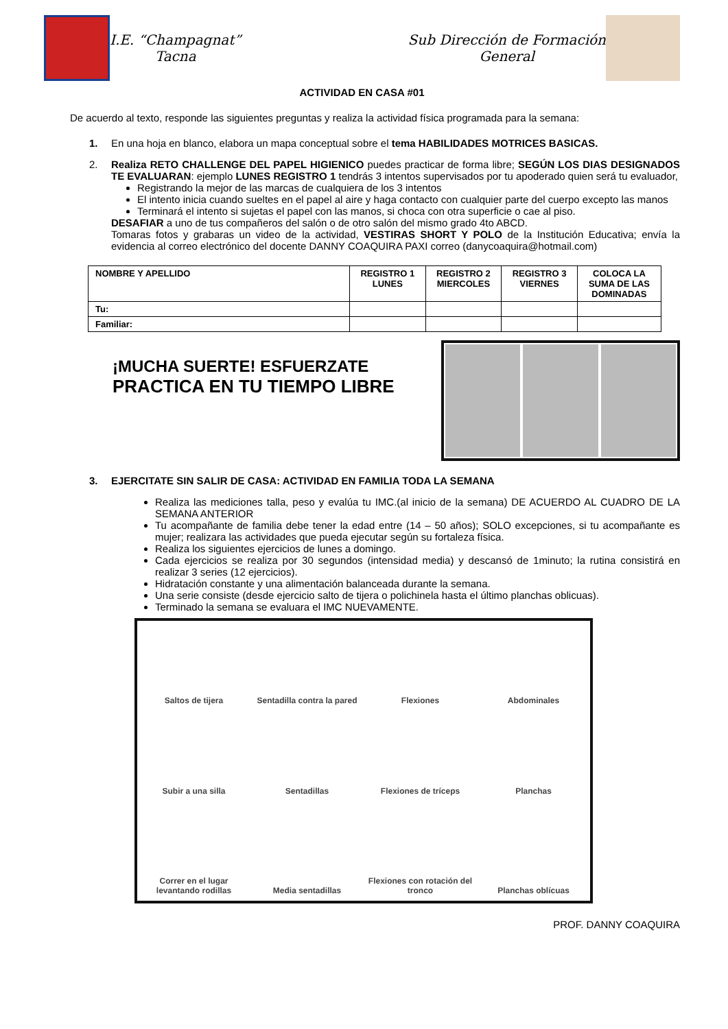I.E. “Champagnat”
Tacna
Sub Dirección de Formación
General
ACTIVIDAD EN CASA #01
De acuerdo al texto, responde las siguientes preguntas y realiza la actividad física programada para la semana:
1. En una hoja en blanco, elabora un mapa conceptual sobre el tema HABILIDADES MOTRICES BASICAS.
2. Realiza RETO CHALLENGE DEL PAPEL HIGIENICO puedes practicar de forma libre; SEGÚN LOS DIAS DESIGNADOS TE EVALUARAN: ejemplo LUNES REGISTRO 1 tendrás 3 intentos supervisados por tu apoderado quien será tu evaluador,
Registrando la mejor de las marcas de cualquiera de los 3 intentos
El intento inicia cuando sueltes en el papel al aire y haga contacto con cualquier parte del cuerpo excepto las manos
Terminará el intento si sujetas el papel con las manos, si choca con otra superficie o cae al piso.
DESAFIAR a uno de tus compañeros del salón o de otro salón del mismo grado 4to ABCD.
Tomaras fotos y grabaras un video de la actividad, VESTIRAS SHORT Y POLO de la Institución Educativa; envía la evidencia al correo electrónico del docente DANNY COAQUIRA PAXI correo (danycoaquira@hotmail.com)
| NOMBRE Y APELLIDO | REGISTRO 1 LUNES | REGISTRO 2 MIERCOLES | REGISTRO 3 VIERNES | COLOCA LA SUMA DE LAS DOMINADAS |
| --- | --- | --- | --- | --- |
| Tu: | | | | |
| Familiar: | | | | |
¡MUCHA SUERTE! ESFUERZATE
PRACTICA EN TU TIEMPO LIBRE
3. EJERCITATE SIN SALIR DE CASA: ACTIVIDAD EN FAMILIA TODA LA SEMANA
Realiza las mediciones talla, peso y evalúa tu IMC.(al inicio de la semana) DE ACUERDO AL CUADRO DE LA SEMANA ANTERIOR
Tu acompañante de familia debe tener la edad entre (14 – 50 años); SOLO excepciones, si tu acompañante es mujer; realizara las actividades que pueda ejecutar según su fortaleza física.
Realiza los siguientes ejercicios de lunes a domingo.
Cada ejercicios se realiza por 30 segundos (intensidad media) y descansó de 1minuto; la rutina consistirá en realizar 3 series (12 ejercicios).
Hidratación constante y una alimentación balanceada durante la semana.
Una serie consiste (desde ejercicio salto de tijera o polichinela hasta el último planchas oblicuas).
Terminado la semana se evaluara el IMC NUEVAMENTE.
Saltos de tijera
Sentadilla contra la pared
Flexiones
Abdominales
Subir a una silla
Sentadillas
Flexiones de tríceps
Planchas
Correr en el lugar levantando rodillas
Media sentadillas
Flexiones con rotación del tronco
Planchas oblícuas
PROF. DANNY COAQUIRA